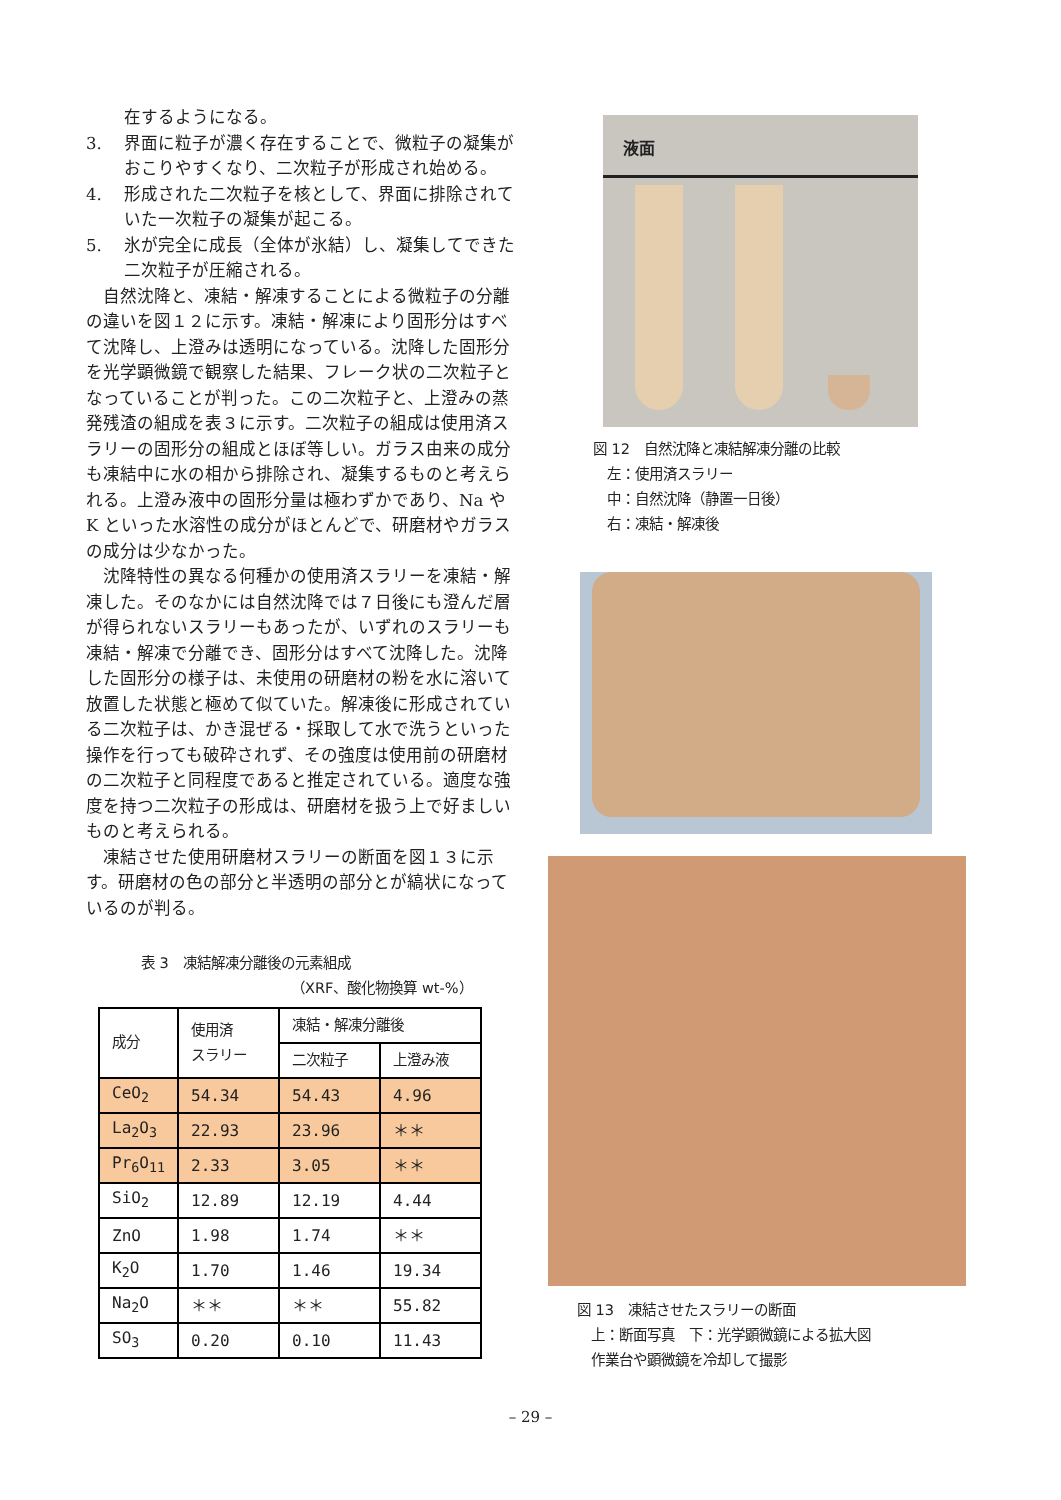在するようになる。
3. 界面に粒子が濃く存在することで、微粒子の凝集がおこりやすくなり、二次粒子が形成され始める。
4. 形成された二次粒子を核として、界面に排除されていた一次粒子の凝集が起こる。
5. 氷が完全に成長（全体が氷結）し、凝集してできた二次粒子が圧縮される。
自然沈降と、凍結・解凍することによる微粒子の分離の違いを図１２に示す。凍結・解凍により固形分はすべて沈降し、上澄みは透明になっている。沈降した固形分を光学顕微鏡で観察した結果、フレーク状の二次粒子となっていることが判った。この二次粒子と、上澄みの蒸発残渣の組成を表３に示す。二次粒子の組成は使用済スラリーの固形分の組成とほぼ等しい。ガラス由来の成分も凍結中に水の相から排除され、凝集するものと考えられる。上澄み液中の固形分量は極わずかであり、Na や K といった水溶性の成分がほとんどで、研磨材やガラスの成分は少なかった。
沈降特性の異なる何種かの使用済スラリーを凍結・解凍した。そのなかには自然沈降では７日後にも澄んだ層が得られないスラリーもあったが、いずれのスラリーも凍結・解凍で分離でき、固形分はすべて沈降した。沈降した固形分の様子は、未使用の研磨材の粉を水に溶いて放置した状態と極めて似ていた。解凍後に形成されている二次粒子は、かき混ぜる・採取して水で洗うといった操作を行っても破砕されず、その強度は使用前の研磨材の二次粒子と同程度であると推定されている。適度な強度を持つ二次粒子の形成は、研磨材を扱う上で好ましいものと考えられる。
凍結させた使用研磨材スラリーの断面を図１３に示す。研磨材の色の部分と半透明の部分とが縞状になっているのが判る。
表 3　凍結解凍分離後の元素組成
（XRF、酸化物換算 wt-%）
| 成分 | 使用済 スラリー | 凍結・解凍分離後 | |
| --- | --- | --- | --- |
| | | 二次粒子 | 上澄み液 |
| CeO<sub>2</sub> | 54.34 | 54.43 | 4.96 |
| La<sub>2</sub>O<sub>3</sub> | 22.93 | 23.96 | ＊＊ |
| Pr<sub>6</sub>O<sub>11</sub> | 2.33 | 3.05 | ＊＊ |
| SiO<sub>2</sub> | 12.89 | 12.19 | 4.44 |
| ZnO | 1.98 | 1.74 | ＊＊ |
| K<sub>2</sub>O | 1.70 | 1.46 | 19.34 |
| Na<sub>2</sub>O | ＊＊ | ＊＊ | 55.82 |
| SO<sub>3</sub> | 0.20 | 0.10 | 11.43 |
液面
図 12　自然沈降と凍結解凍分離の比較
　左：使用済スラリー
　中：自然沈降（静置一日後）
　右：凍結・解凍後
図 13　凍結させたスラリーの断面
　上：断面写真　下：光学顕微鏡による拡大図
　作業台や顕微鏡を冷却して撮影
– 29 –